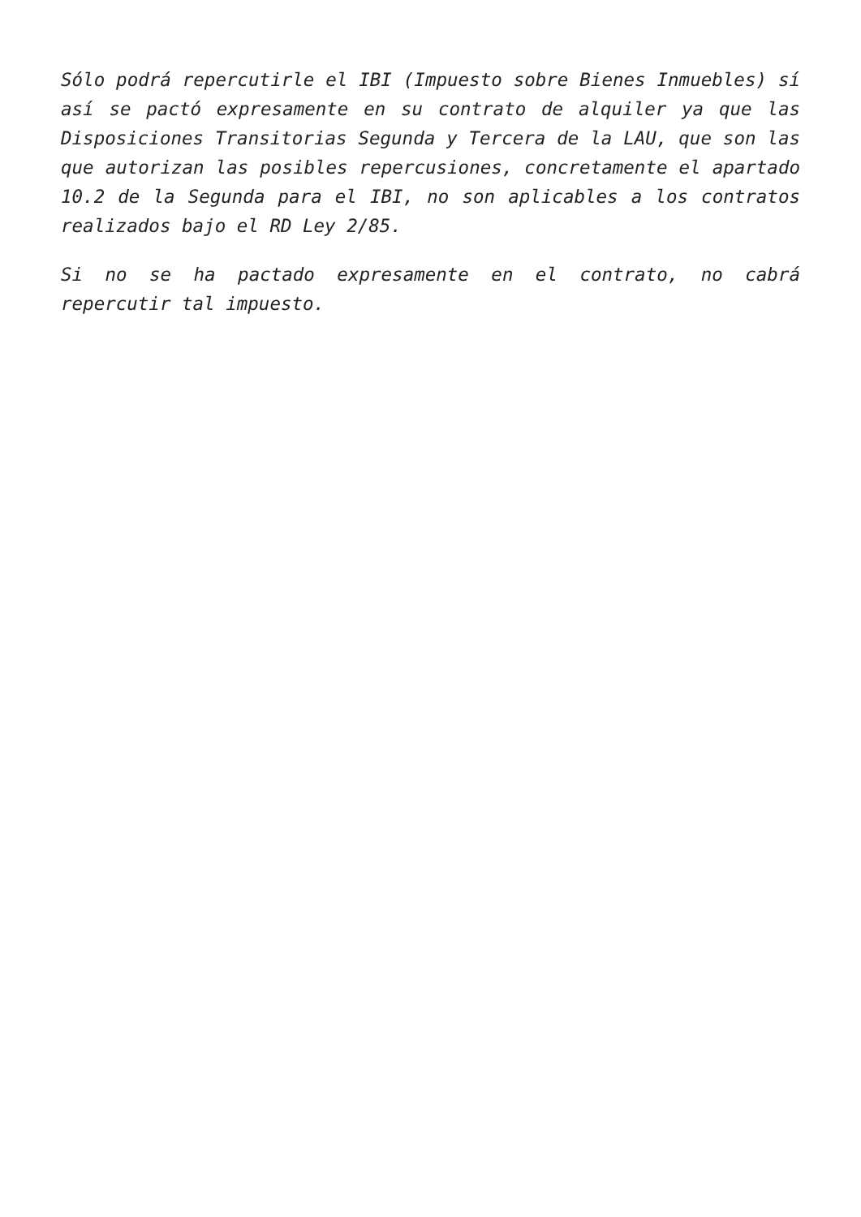Sólo podrá repercutirle el IBI (Impuesto sobre Bienes Inmuebles) sí así se pactó expresamente en su contrato de alquiler ya que las Disposiciones Transitorias Segunda y Tercera de la LAU, que son las que autorizan las posibles repercusiones, concretamente el apartado 10.2 de la Segunda para el IBI, no son aplicables a los contratos realizados bajo el RD Ley 2/85.
Si no se ha pactado expresamente en el contrato, no cabrá repercutir tal impuesto.